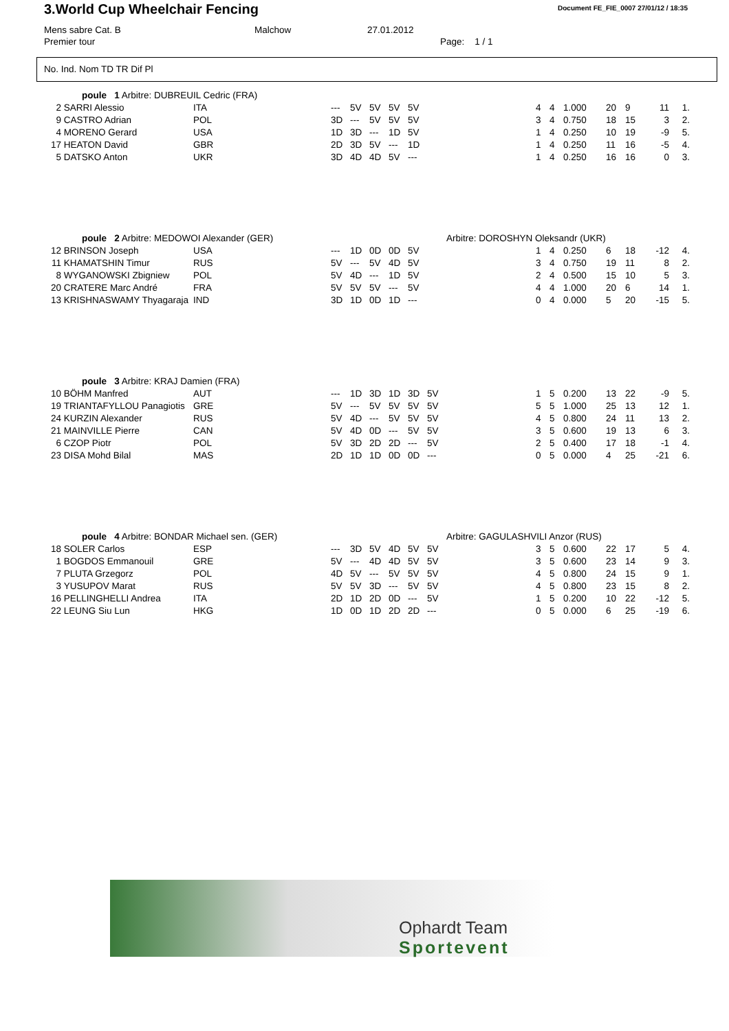3.World Cup Wheelchair Fencing
Document FE_FIE_0007 27/01/12 / 18:35
Mens sabre Cat. B Malchow 27.01.2012
Premier tour Page: 1 / 1
No. Ind. Nom TD TR Dif Pl
| | poule 1 Arbitre: DUBREUIL Cedric (FRA) | | | | | | | | | | | | | | | |
| 2 | SARRI Alessio | ITA | --- | 5V | 5V | 5V | 5V | | | 4 | 4 | 1.000 | 20 | 9 | 11 | 1. |
| 9 | CASTRO Adrian | POL | 3D | --- | 5V | 5V | 5V | | | 3 | 4 | 0.750 | 18 | 15 | 3 | 2. |
| 4 | MORENO Gerard | USA | 1D | 3D | --- | 1D | 5V | | | 1 | 4 | 0.250 | 10 | 19 | -9 | 5. |
| 17 | HEATON David | GBR | 2D | 3D | 5V | --- | 1D | | | 1 | 4 | 0.250 | 11 | 16 | -5 | 4. |
| 5 | DATSKO Anton | UKR | 3D | 4D | 4D | 5V | --- | | | 1 | 4 | 0.250 | 16 | 16 | 0 | 3. |
| | poule 2 Arbitre: MEDOWOI Alexander (GER) | | | | | | | | Arbitre: DOROSHYN Oleksandr (UKR) | | | | | | | |
| 12 | BRINSON Joseph | USA | --- | 1D | 0D | 0D | 5V | | | 1 | 4 | 0.250 | 6 | 18 | -12 | 4. |
| 11 | KHAMATSHIN Timur | RUS | 5V | --- | 5V | 4D | 5V | | | 3 | 4 | 0.750 | 19 | 11 | 8 | 2. |
| 8 | WYGANOWSKI Zbigniew | POL | 5V | 4D | --- | 1D | 5V | | | 2 | 4 | 0.500 | 15 | 10 | 5 | 3. |
| 20 | CRATERE Marc André | FRA | 5V | 5V | 5V | --- | 5V | | | 4 | 4 | 1.000 | 20 | 6 | 14 | 1. |
| 13 | KRISHNASWAMY Thyagaraja | IND | 3D | 1D | 0D | 1D | --- | | | 0 | 4 | 0.000 | 5 | 20 | -15 | 5. |
| | poule 3 Arbitre: KRAJ Damien (FRA) | | | | | | | | | | | | | | | |
| 10 | BÖHM Manfred | AUT | --- | 1D | 3D | 1D | 3D | 5V | | 1 | 5 | 0.200 | 13 | 22 | -9 | 5. |
| 19 | TRIANTAFYLLOU Panagiotis | GRE | 5V | --- | 5V | 5V | 5V | 5V | | 5 | 5 | 1.000 | 25 | 13 | 12 | 1. |
| 24 | KURZIN Alexander | RUS | 5V | 4D | --- | 5V | 5V | 5V | | 4 | 5 | 0.800 | 24 | 11 | 13 | 2. |
| 21 | MAINVILLE Pierre | CAN | 5V | 4D | 0D | --- | 5V | 5V | | 3 | 5 | 0.600 | 19 | 13 | 6 | 3. |
| 6 | CZOP Piotr | POL | 5V | 3D | 2D | 2D | --- | 5V | | 2 | 5 | 0.400 | 17 | 18 | -1 | 4. |
| 23 | DISA Mohd Bilal | MAS | 2D | 1D | 1D | 0D | 0D | --- | | 0 | 5 | 0.000 | 4 | 25 | -21 | 6. |
| | poule 4 Arbitre: BONDAR Michael sen. (GER) | | | | | | | | Arbitre: GAGULASHVILI Anzor (RUS) | | | | | | | |
| 18 | SOLER Carlos | ESP | --- | 3D | 5V | 4D | 5V | 5V | | 3 | 5 | 0.600 | 22 | 17 | 5 | 4. |
| 1 | BOGDOS Emmanouil | GRE | 5V | --- | 4D | 4D | 5V | 5V | | 3 | 5 | 0.600 | 23 | 14 | 9 | 3. |
| 7 | PLUTA Grzegorz | POL | 4D | 5V | --- | 5V | 5V | 5V | | 4 | 5 | 0.800 | 24 | 15 | 9 | 1. |
| 3 | YUSUPOV Marat | RUS | 5V | 5V | 3D | --- | 5V | 5V | | 4 | 5 | 0.800 | 23 | 15 | 8 | 2. |
| 16 | PELLINGHELLI Andrea | ITA | 2D | 1D | 2D | 0D | --- | 5V | | 1 | 5 | 0.200 | 10 | 22 | -12 | 5. |
| 22 | LEUNG Siu Lun | HKG | 1D | 0D | 1D | 2D | 2D | --- | | 0 | 5 | 0.000 | 6 | 25 | -19 | 6. |
Ophardt Team
Sportevent